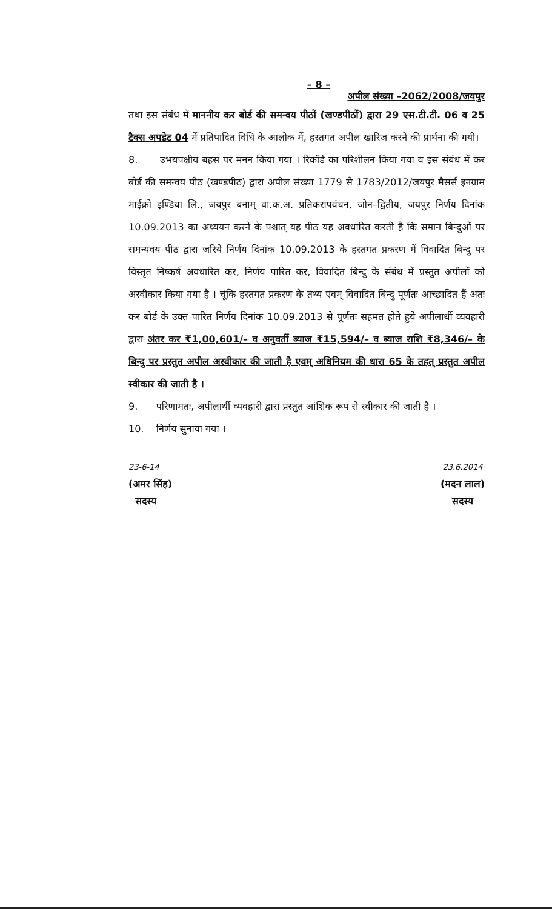– 8 –
अपील संख्या –2062/2008/जयपुर
तथा इस संबंध में माननीय कर बोर्ड की समन्वय पीठों (खण्डपीठों) द्वारा 29 एस.टी.टी. 06 व 25 टैक्स अपडेट 04 में प्रतिपादित विधि के आलोक में, हस्तगत अपील खारिज करने की प्रार्थना की गयी।
8. उभयपक्षीय बहस पर मनन किया गया । रिकॉर्ड का परिशीलन किया गया व इस संबंध में कर बोर्ड की समन्वय पीठ (खण्डपीठ) द्वारा अपील संख्या 1779 से 1783/2012/जयपुर मैसर्स इनग्राम माईक्रो इण्डिया लि., जयपुर बनाम् वा.क.अ. प्रतिकरापवंचन, जोन–द्वितीय, जयपुर निर्णय दिनांक 10.09.2013 का अध्ययन करने के पश्चात् यह पीठ यह अवधारित करती है कि समान बिन्दुओं पर समन्यवय पीठ द्वारा जरिये निर्णय दिनांक 10.09.2013 के हस्तगत प्रकरण में विवादित बिन्दु पर विस्तृत निष्कर्ष अवधारित कर, निर्णय पारित कर, विवादित बिन्दु के संबंध में प्रस्तुत अपीलों को अस्वीकार किया गया है । चूंकि हस्तगत प्रकरण के तथ्य एवम् विवादित बिन्दु पूर्णतः आच्छादित हैं अतः कर बोर्ड के उक्त पारित निर्णय दिनांक 10.09.2013 से पूर्णतः सहमत होते हुये अपीलार्थी व्यवहारी द्वारा अंतर कर ₹1,00,601/– व अनुवर्ती ब्याज ₹15,594/– व ब्याज राशि ₹8,346/– के बिन्दु पर प्रस्तुत अपील अस्वीकार की जाती है एवम् अधिनियम की धारा 65 के तहत् प्रस्तुत अपील स्वीकार की जाती है ।
9. परिणामतः, अपीलार्थी व्यवहारी द्वारा प्रस्तुत आंशिक रूप से स्वीकार की जाती है ।
10. निर्णय सुनाया गया ।
23-6-14
(अमर सिंह)
सदस्य
23.6.2014
(मदन लाल)
सदस्य